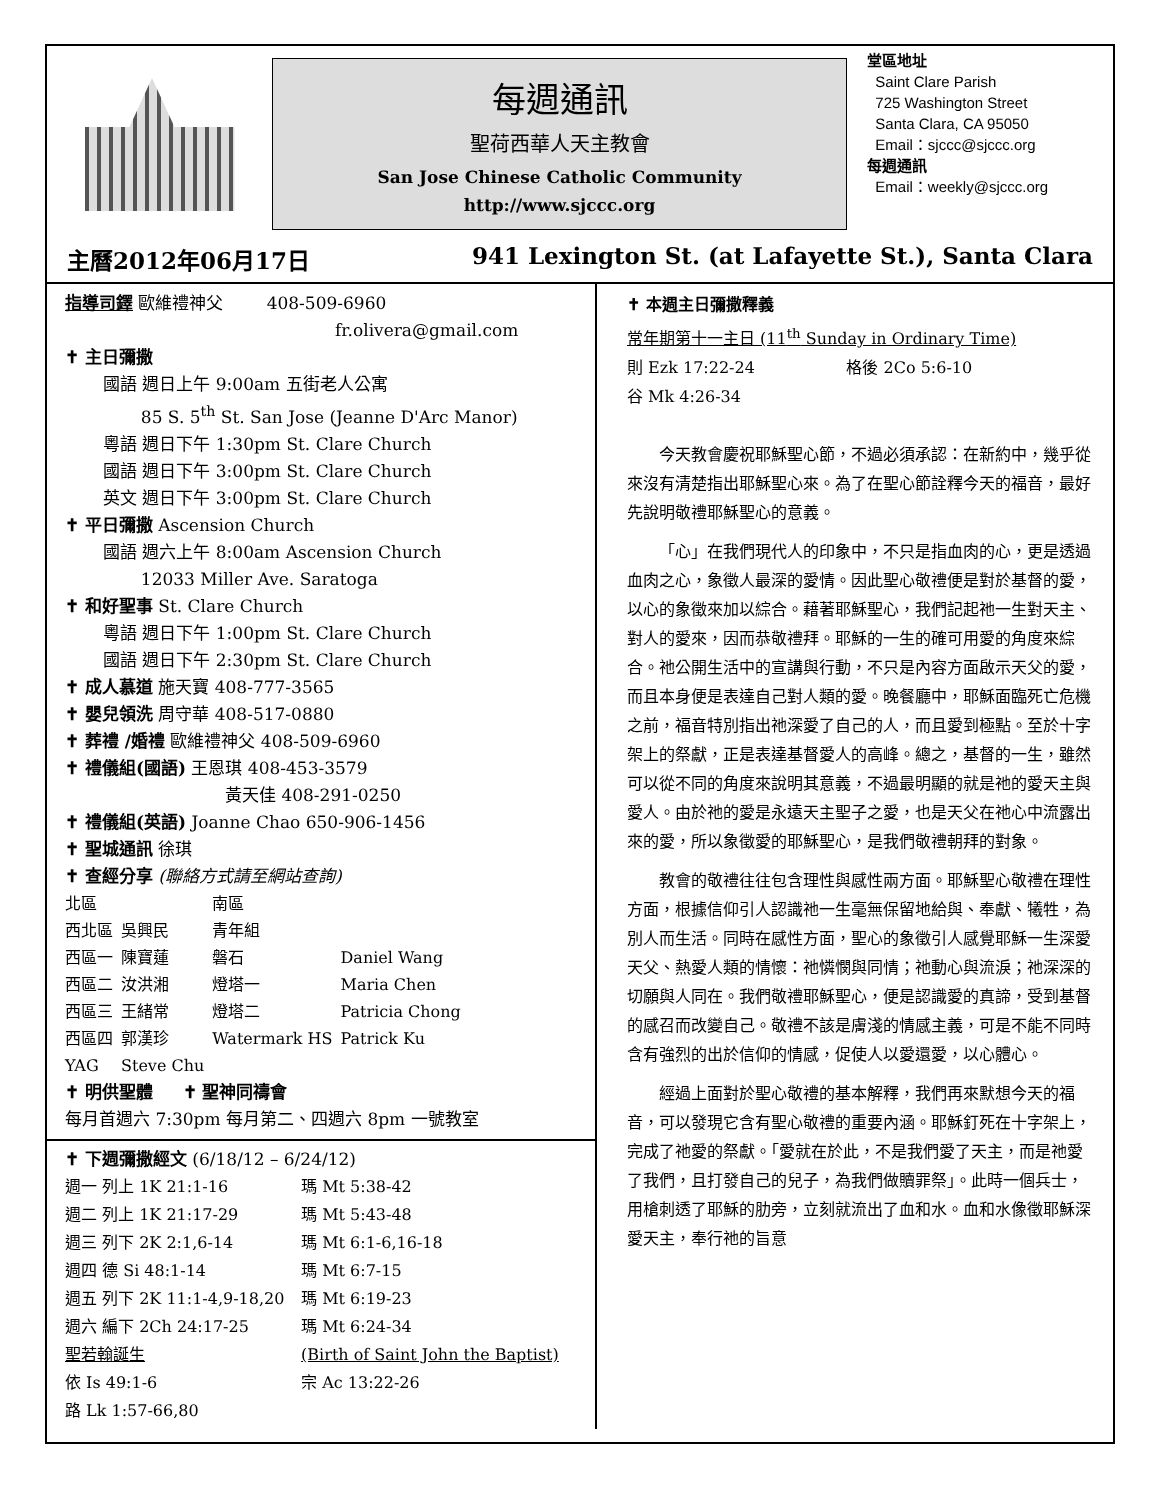每週通訊
聖荷西華人天主教會
San Jose Chinese Catholic Community
http://www.sjccc.org
堂區地址
Saint Clare Parish
725 Washington Street
Santa Clara, CA 95050
Email：sjccc@sjccc.org
每週通訊
Email：weekly@sjccc.org
主曆2012年06月17日 941 Lexington St. (at Lafayette St.), Santa Clara
指導司鐸 歐維禮神父 408-509-6960
fr.olivera@gmail.com
✝ 主日彌撒
國語 週日上午 9:00am 五街老人公寓
85 S. 5<sup>th</sup> St. San Jose (Jeanne D'Arc Manor)
粵語 週日下午 1:30pm St. Clare Church
國語 週日下午 3:00pm St. Clare Church
英文 週日下午 3:00pm St. Clare Church
✝ 平日彌撒 Ascension Church
國語 週六上午 8:00am Ascension Church
12033 Miller Ave. Saratoga
✝ 和好聖事 St. Clare Church
粵語 週日下午 1:00pm St. Clare Church
國語 週日下午 2:30pm St. Clare Church
✝ 成人慕道 施天寶 408-777-3565
✝ 嬰兒領洗 周守華 408-517-0880
✝ 葬禮 /婚禮 歐維禮神父 408-509-6960
✝ 禮儀組(國語) 王恩琪 408-453-3579
黃天佳 408-291-0250
✝ 禮儀組(英語) Joanne Chao 650-906-1456
✝ 聖城通訊 徐琪
✝ 查經分享 (聯絡方式請至網站查詢)
| 北區 | | 南區 | |
| 西北區 | 吳興民 | 青年組 | |
| 西區一 | 陳寶蓮 | 磐石 | Daniel Wang |
| 西區二 | 汝洪湘 | 燈塔一 | Maria Chen |
| 西區三 | 王緒常 | 燈塔二 | Patricia Chong |
| 西區四 | 郭漢珍 | Watermark HS | Patrick Ku |
| YAG | Steve Chu | | |
✝ 明供聖體 ✝ 聖神同禱會
每月首週六 7:30pm 每月第二、四週六 8pm 一號教室
✝ 下週彌撒經文 (6/18/12 – 6/24/12)
| 週一 列上 1K 21:1-16 | 瑪 Mt 5:38-42 |
| 週二 列上 1K 21:17-29 | 瑪 Mt 5:43-48 |
| 週三 列下 2K 2:1,6-14 | 瑪 Mt 6:1-6,16-18 |
| 週四 德 Si 48:1-14 | 瑪 Mt 6:7-15 |
| 週五 列下 2K 11:1-4,9-18,20 | 瑪 Mt 6:19-23 |
| 週六 編下 2Ch 24:17-25 | 瑪 Mt 6:24-34 |
| 聖若翰誕生 | (Birth of Saint John the Baptist) |
| 依 Is 49:1-6 | 宗 Ac 13:22-26 |
| 路 Lk 1:57-66,80 | |
✝ 本週主日彌撒釋義
常年期第十一主日 (11<sup>th</sup> Sunday in Ordinary Time)
則 Ezk 17:22-24 格後 2Co 5:6-10
谷 Mk 4:26-34
今天教會慶祝耶穌聖心節，不過必須承認：在新約中，幾乎從來沒有清楚指出耶穌聖心來。為了在聖心節詮釋今天的福音，最好先說明敬禮耶穌聖心的意義。
「心」在我們現代人的印象中，不只是指血肉的心，更是透過血肉之心，象徵人最深的愛情。因此聖心敬禮便是對於基督的愛，以心的象徵來加以綜合。藉著耶穌聖心，我們記起祂一生對天主、對人的愛來，因而恭敬禮拜。耶穌的一生的確可用愛的角度來綜合。祂公開生活中的宣講與行動，不只是內容方面啟示天父的愛，而且本身便是表達自己對人類的愛。晚餐廳中，耶穌面臨死亡危機之前，福音特別指出祂深愛了自己的人，而且愛到極點。至於十字架上的祭獻，正是表達基督愛人的高峰。總之，基督的一生，雖然可以從不同的角度來說明其意義，不過最明顯的就是祂的愛天主與愛人。由於祂的愛是永遠天主聖子之愛，也是天父在祂心中流露出來的愛，所以象徵愛的耶穌聖心，是我們敬禮朝拜的對象。
教會的敬禮往往包含理性與感性兩方面。耶穌聖心敬禮在理性方面，根據信仰引人認識祂一生毫無保留地給與、奉獻、犧牲，為別人而生活。同時在感性方面，聖心的象徵引人感覺耶穌一生深愛天父、熱愛人類的情懷：祂憐憫與同情；祂動心與流淚；祂深深的切願與人同在。我們敬禮耶穌聖心，便是認識愛的真諦，受到基督的感召而改變自己。敬禮不該是膚淺的情感主義，可是不能不同時含有強烈的出於信仰的情感，促使人以愛還愛，以心體心。
經過上面對於聖心敬禮的基本解釋，我們再來默想今天的福音，可以發現它含有聖心敬禮的重要內涵。耶穌釘死在十字架上，完成了祂愛的祭獻。「愛就在於此，不是我們愛了天主，而是祂愛了我們，且打發自己的兒子，為我們做贖罪祭」。此時一個兵士，用槍刺透了耶穌的肋旁，立刻就流出了血和水。血和水像徵耶穌深愛天主，奉行祂的旨意